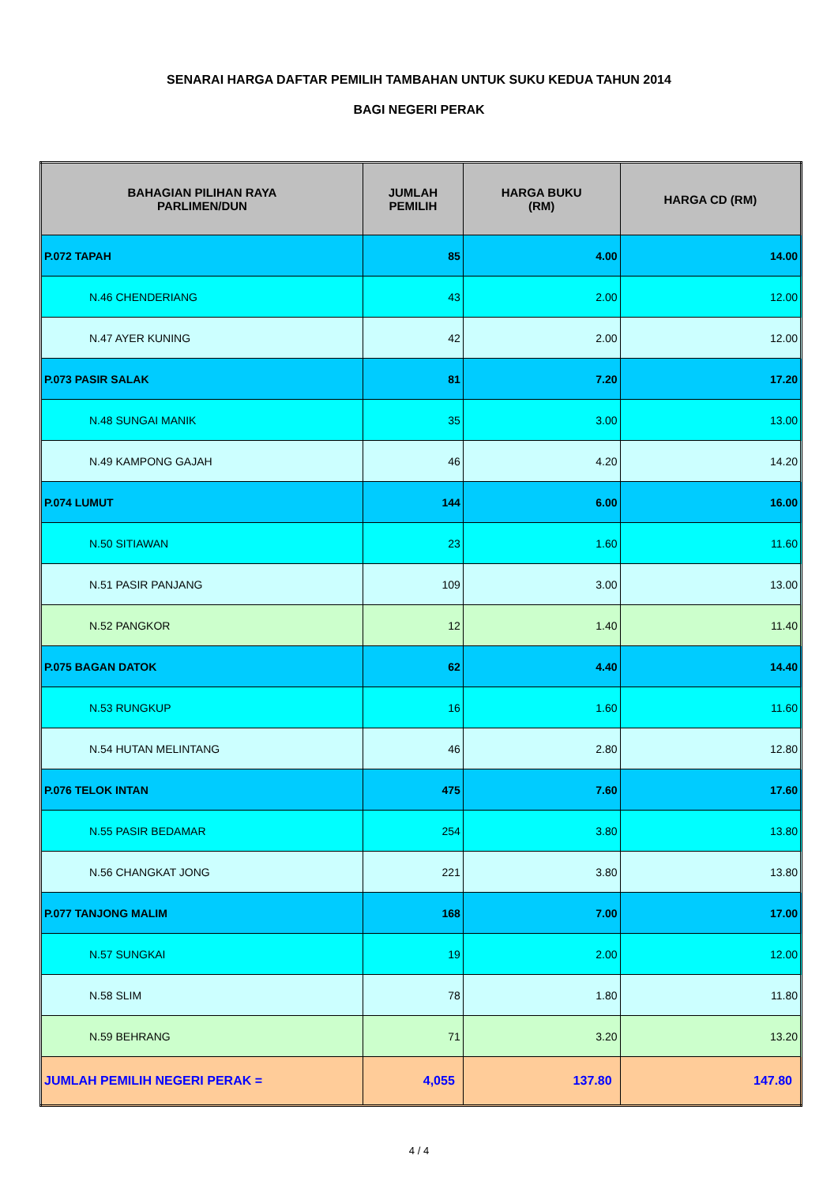SENARAI HARGA DAFTAR PEMILIH TAMBAHAN UNTUK SUKU KEDUA TAHUN 2014
BAGI NEGERI PERAK
| BAHAGIAN PILIHAN RAYA PARLIMEN/DUN | JUMLAH PEMILIH | HARGA BUKU (RM) | HARGA CD (RM) |
| --- | --- | --- | --- |
| P.072 TAPAH | 85 | 4.00 | 14.00 |
| N.46 CHENDERIANG | 43 | 2.00 | 12.00 |
| N.47 AYER KUNING | 42 | 2.00 | 12.00 |
| P.073 PASIR SALAK | 81 | 7.20 | 17.20 |
| N.48 SUNGAI MANIK | 35 | 3.00 | 13.00 |
| N.49 KAMPONG GAJAH | 46 | 4.20 | 14.20 |
| P.074 LUMUT | 144 | 6.00 | 16.00 |
| N.50 SITIAWAN | 23 | 1.60 | 11.60 |
| N.51 PASIR PANJANG | 109 | 3.00 | 13.00 |
| N.52 PANGKOR | 12 | 1.40 | 11.40 |
| P.075 BAGAN DATOK | 62 | 4.40 | 14.40 |
| N.53 RUNGKUP | 16 | 1.60 | 11.60 |
| N.54 HUTAN MELINTANG | 46 | 2.80 | 12.80 |
| P.076 TELOK INTAN | 475 | 7.60 | 17.60 |
| N.55 PASIR BEDAMAR | 254 | 3.80 | 13.80 |
| N.56 CHANGKAT JONG | 221 | 3.80 | 13.80 |
| P.077 TANJONG MALIM | 168 | 7.00 | 17.00 |
| N.57 SUNGKAI | 19 | 2.00 | 12.00 |
| N.58 SLIM | 78 | 1.80 | 11.80 |
| N.59 BEHRANG | 71 | 3.20 | 13.20 |
| JUMLAH PEMILIH NEGERI PERAK = | 4,055 | 137.80 | 147.80 |
4 / 4